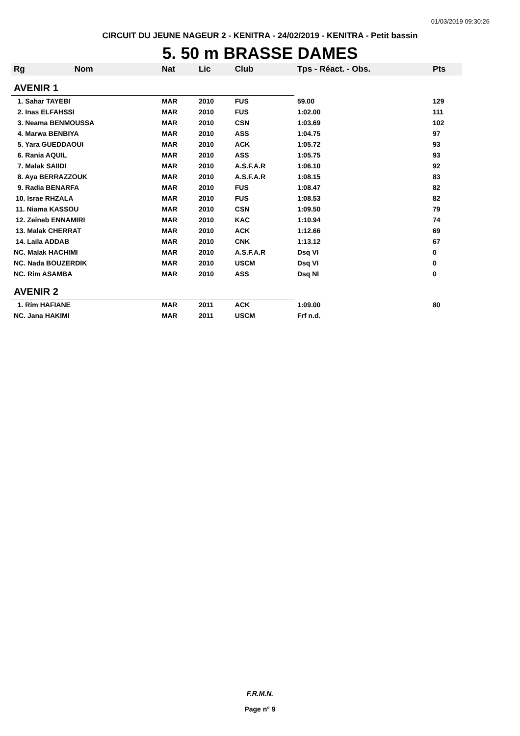01/03/2019 09:30:26
CIRCUIT DU JEUNE NAGEUR 2 - KENITRA - 24/02/2019 - KENITRA - Petit bassin
5. 50 m BRASSE DAMES
| Rg | Nom | Nat | Lic | Club | Tps - Réact. - Obs. | Pts |
| --- | --- | --- | --- | --- | --- | --- |
| AVENIR 1 | | | | | | |
| 1. Sahar TAYEBI | | MAR | 2010 | FUS | 59.00 | 129 |
| 2. Inas ELFAHSSI | | MAR | 2010 | FUS | 1:02.00 | 111 |
| 3. Neama BENMOUSSA | | MAR | 2010 | CSN | 1:03.69 | 102 |
| 4. Marwa BENBIYA | | MAR | 2010 | ASS | 1:04.75 | 97 |
| 5. Yara GUEDDAOUI | | MAR | 2010 | ACK | 1:05.72 | 93 |
| 6. Rania AQUIL | | MAR | 2010 | ASS | 1:05.75 | 93 |
| 7. Malak SAIIDI | | MAR | 2010 | A.S.F.A.R | 1:06.10 | 92 |
| 8. Aya BERRAZZOUK | | MAR | 2010 | A.S.F.A.R | 1:08.15 | 83 |
| 9. Radia BENARFA | | MAR | 2010 | FUS | 1:08.47 | 82 |
| 10. Israe RHZALA | | MAR | 2010 | FUS | 1:08.53 | 82 |
| 11. Niama KASSOU | | MAR | 2010 | CSN | 1:09.50 | 79 |
| 12. Zeineb ENNAMIRI | | MAR | 2010 | KAC | 1:10.94 | 74 |
| 13. Malak CHERRAT | | MAR | 2010 | ACK | 1:12.66 | 69 |
| 14. Laila ADDAB | | MAR | 2010 | CNK | 1:13.12 | 67 |
| NC. Malak HACHIMI | | MAR | 2010 | A.S.F.A.R | Dsq VI | 0 |
| NC. Nada BOUZERDIK | | MAR | 2010 | USCM | Dsq VI | 0 |
| NC. Rim ASAMBA | | MAR | 2010 | ASS | Dsq NI | 0 |
| AVENIR 2 | | | | | | |
| 1. Rim HAFIANE | | MAR | 2011 | ACK | 1:09.00 | 80 |
| NC. Jana HAKIMI | | MAR | 2011 | USCM | Frf n.d. | |
F.R.M.N.
Page n° 9